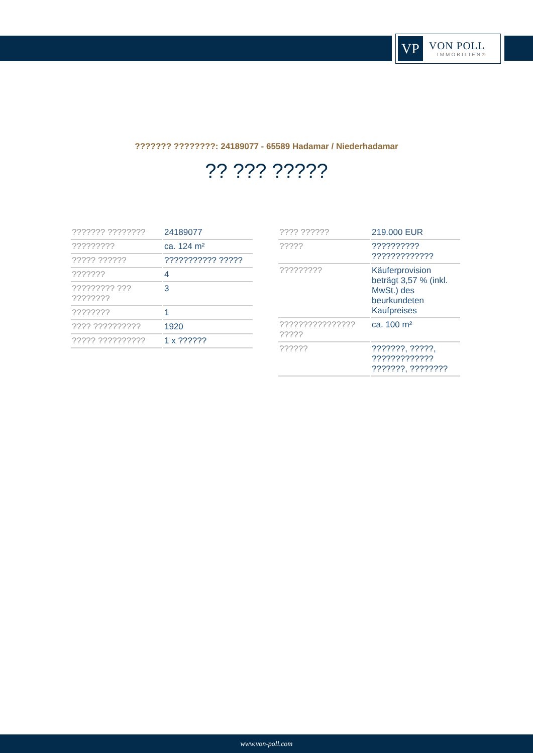VP
VON POLL
IMMOBILIEN®
??????? ????????: 24189077 - 65589 Hadamar / Niederhadamar
?? ??? ?????
| ??????? ???????? | 24189077 |
| ????????? | ca. 124 m² |
| ????? ?????? | ??????????? ????? |
| ??????? | 4 |
| ????????? ??? ???????? | 3 |
| ???????? | 1 |
| ???? ?????????? | 1920 |
| ????? ?????????? | 1 x ?????? |
| ???? ?????? | 219.000 EUR |
| ????? | ?????????? ????????????? |
| ????????? | Käuferprovision beträgt 3,57 % (inkl. MwSt.) des beurkundeten Kaufpreises |
| ???????????????? ????? | ca. 100 m² |
| ?????? | ???????, ?????, ????????????? ???????, ???????? |
www.von-poll.com